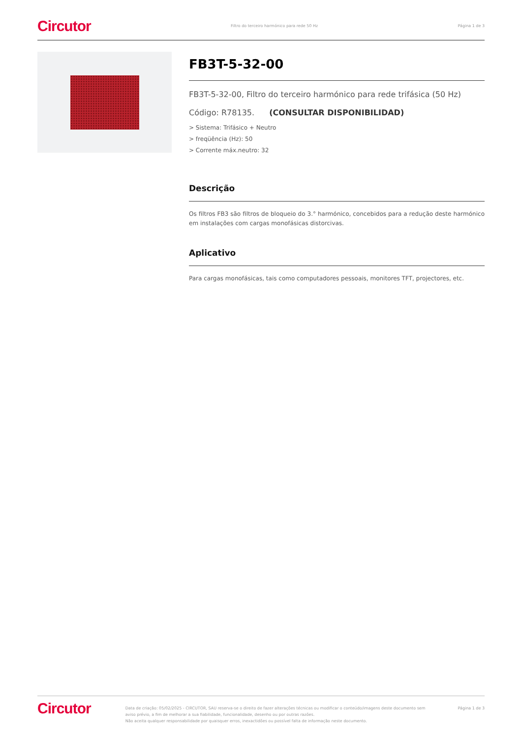Circutor Filtro do terceiro harmónico para rede 50 Hz Página 1 de 3
FB3T-5-32-00
FB3T-5-32-00, Filtro do terceiro harmónico para rede trifásica (50 Hz)
Código: R78135. (CONSULTAR DISPONIBILIDAD)
> Sistema: Trifásico + Neutro
> freqüência (Hz): 50
> Corrente máx.neutro: 32
Descrição
Os filtros FB3 são filtros de bloqueio do 3.° harmónico, concebidos para a redução deste harmónico em instalações com cargas monofásicas distorcivas.
Aplicativo
Para cargas monofásicas, tais como computadores pessoais, monitores TFT, projectores, etc.
Circutor
Data de criação: 05/02/2025 - CIRCUTOR, SAU reserva-se o direito de fazer alterações técnicas ou modificar o conteúdo/imagens deste documento sem aviso prévio, a fim de melhorar a sua fiabilidade, funcionalidade, desenho ou por outras razões.
Não aceita qualquer responsabilidade por quaisquer erros, inexactidões ou possível falta de informação neste documento.
Página 1 de 3